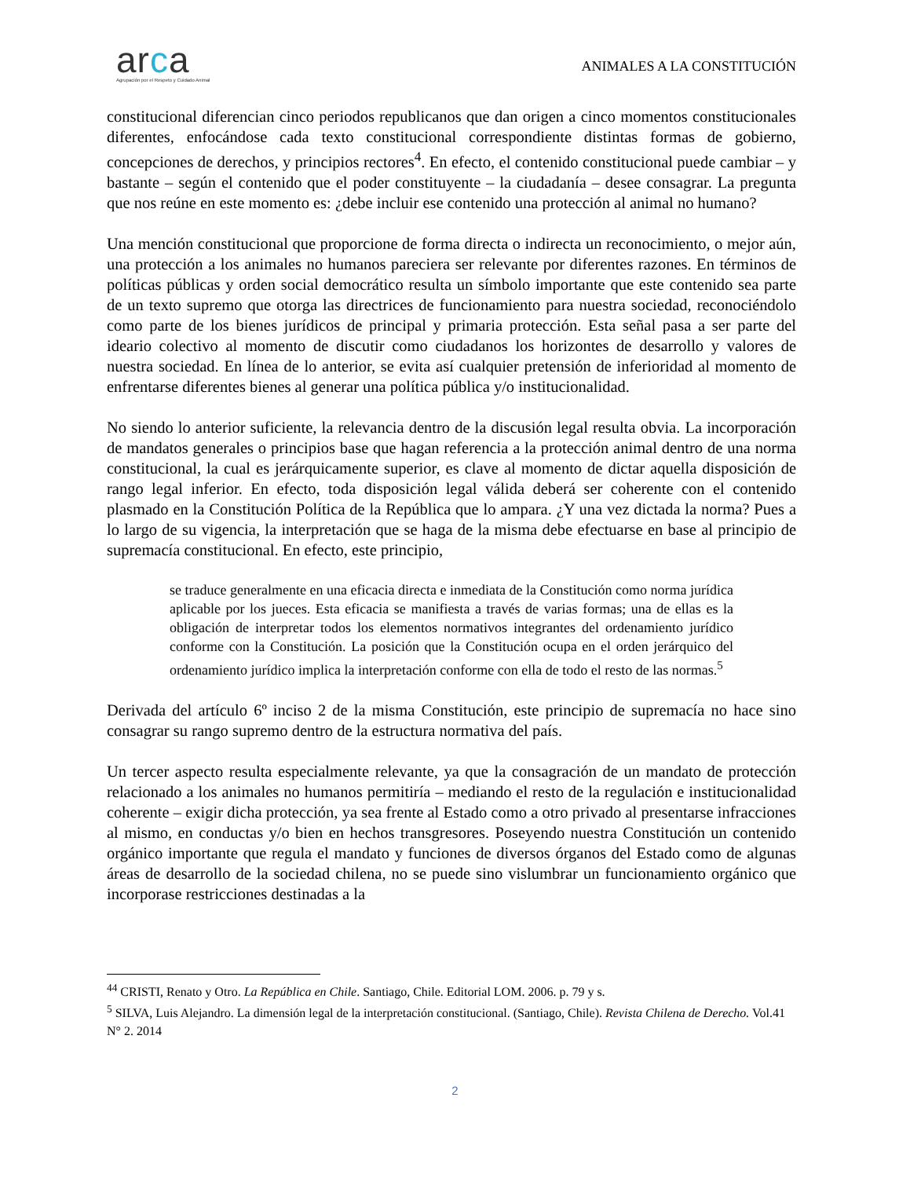arca
Agrupación por el Respeto y Cuidado Animal
ANIMALES A LA CONSTITUCIÓN
constitucional diferencian cinco periodos republicanos que dan origen a cinco momentos constitucionales diferentes, enfocándose cada texto constitucional correspondiente distintas formas de gobierno, concepciones de derechos, y principios rectores<sup>4</sup>. En efecto, el contenido constitucional puede cambiar – y bastante – según el contenido que el poder constituyente – la ciudadanía – desee consagrar. La pregunta que nos reúne en este momento es: ¿debe incluir ese contenido una protección al animal no humano?
Una mención constitucional que proporcione de forma directa o indirecta un reconocimiento, o mejor aún, una protección a los animales no humanos pareciera ser relevante por diferentes razones. En términos de políticas públicas y orden social democrático resulta un símbolo importante que este contenido sea parte de un texto supremo que otorga las directrices de funcionamiento para nuestra sociedad, reconociéndolo como parte de los bienes jurídicos de principal y primaria protección. Esta señal pasa a ser parte del ideario colectivo al momento de discutir como ciudadanos los horizontes de desarrollo y valores de nuestra sociedad. En línea de lo anterior, se evita así cualquier pretensión de inferioridad al momento de enfrentarse diferentes bienes al generar una política pública y/o institucionalidad.
No siendo lo anterior suficiente, la relevancia dentro de la discusión legal resulta obvia. La incorporación de mandatos generales o principios base que hagan referencia a la protección animal dentro de una norma constitucional, la cual es jerárquicamente superior, es clave al momento de dictar aquella disposición de rango legal inferior. En efecto, toda disposición legal válida deberá ser coherente con el contenido plasmado en la Constitución Política de la República que lo ampara. ¿Y una vez dictada la norma? Pues a lo largo de su vigencia, la interpretación que se haga de la misma debe efectuarse en base al principio de supremacía constitucional. En efecto, este principio,
se traduce generalmente en una eficacia directa e inmediata de la Constitución como norma jurídica aplicable por los jueces. Esta eficacia se manifiesta a través de varias formas; una de ellas es la obligación de interpretar todos los elementos normativos integrantes del ordenamiento jurídico conforme con la Constitución. La posición que la Constitución ocupa en el orden jerárquico del ordenamiento jurídico implica la interpretación conforme con ella de todo el resto de las normas.<sup>5</sup>
Derivada del artículo 6º inciso 2 de la misma Constitución, este principio de supremacía no hace sino consagrar su rango supremo dentro de la estructura normativa del país.
Un tercer aspecto resulta especialmente relevante, ya que la consagración de un mandato de protección relacionado a los animales no humanos permitiría – mediando el resto de la regulación e institucionalidad coherente – exigir dicha protección, ya sea frente al Estado como a otro privado al presentarse infracciones al mismo, en conductas y/o bien en hechos transgresores. Poseyendo nuestra Constitución un contenido orgánico importante que regula el mandato y funciones de diversos órganos del Estado como de algunas áreas de desarrollo de la sociedad chilena, no se puede sino vislumbrar un funcionamiento orgánico que incorporase restricciones destinadas a la
<sup>44</sup> CRISTI, Renato y Otro. La República en Chile. Santiago, Chile. Editorial LOM. 2006. p. 79 y s.
<sup>5</sup> SILVA, Luis Alejandro. La dimensión legal de la interpretación constitucional. (Santiago, Chile). Revista Chilena de Derecho. Vol.41 N° 2. 2014
2